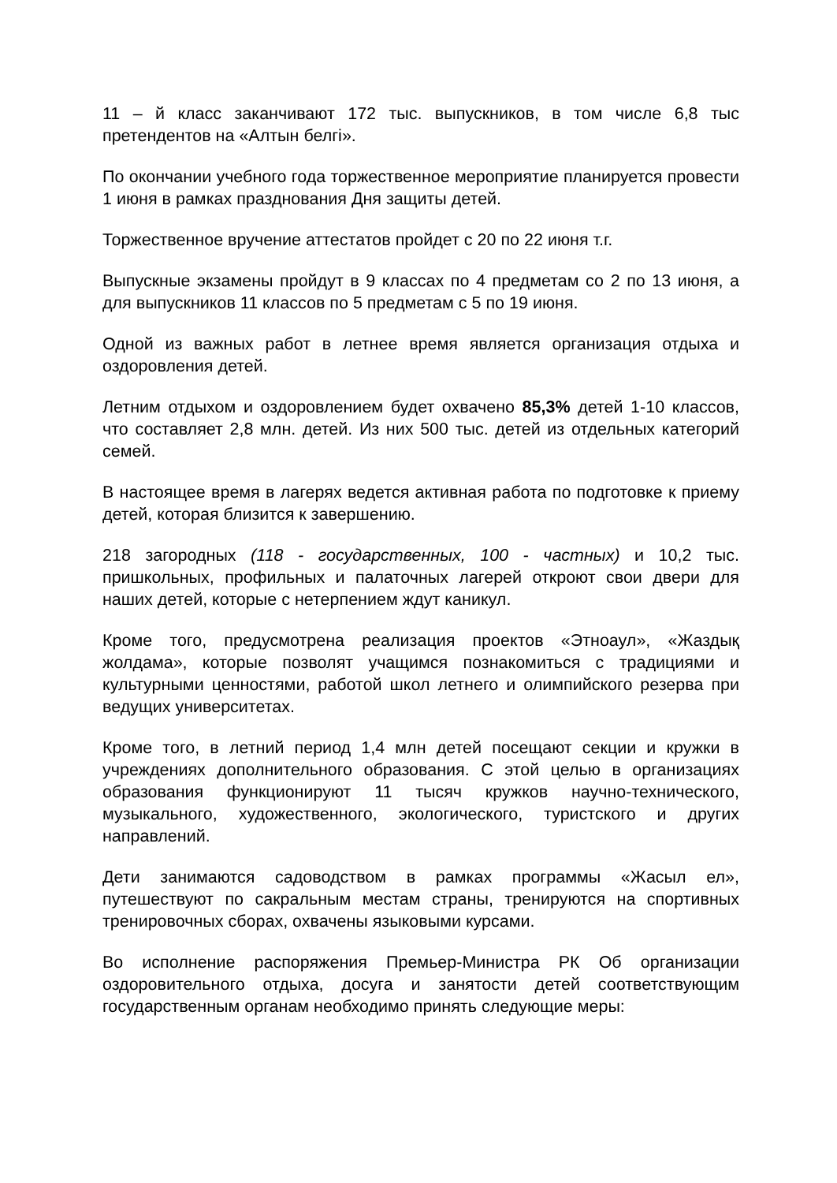11 – й класс заканчивают 172 тыс. выпускников, в том числе 6,8 тыс претендентов на «Алтын белгі».
По окончании учебного года торжественное мероприятие планируется провести 1 июня в рамках празднования Дня защиты детей.
Торжественное вручение аттестатов пройдет с 20 по 22 июня т.г.
Выпускные экзамены пройдут в 9 классах по 4 предметам со 2 по 13 июня, а для выпускников 11 классов по 5 предметам с 5 по 19 июня.
Одной из важных работ в летнее время является организация отдыха и оздоровления детей.
Летним отдыхом и оздоровлением будет охвачено 85,3% детей 1-10 классов, что составляет 2,8 млн. детей. Из них 500 тыс. детей из отдельных категорий семей.
В настоящее время в лагерях ведется активная работа по подготовке к приему детей, которая близится к завершению.
218 загородных (118 - государственных, 100 - частных) и 10,2 тыс. пришкольных, профильных и палаточных лагерей откроют свои двери для наших детей, которые с нетерпением ждут каникул.
Кроме того, предусмотрена реализация проектов «Этноаул», «Жаздық жолдама», которые позволят учащимся познакомиться с традициями и культурными ценностями, работой школ летнего и олимпийского резерва при ведущих университетах.
Кроме того, в летний период 1,4 млн детей посещают секции и кружки в учреждениях дополнительного образования. С этой целью в организациях образования функционируют 11 тысяч кружков научно-технического, музыкального, художественного, экологического, туристского и других направлений.
Дети занимаются садоводством в рамках программы «Жасыл ел», путешествуют по сакральным местам страны, тренируются на спортивных тренировочных сборах, охвачены языковыми курсами.
Во исполнение распоряжения Премьер-Министра РК Об организации оздоровительного отдыха, досуга и занятости детей соответствующим государственным органам необходимо принять следующие меры: